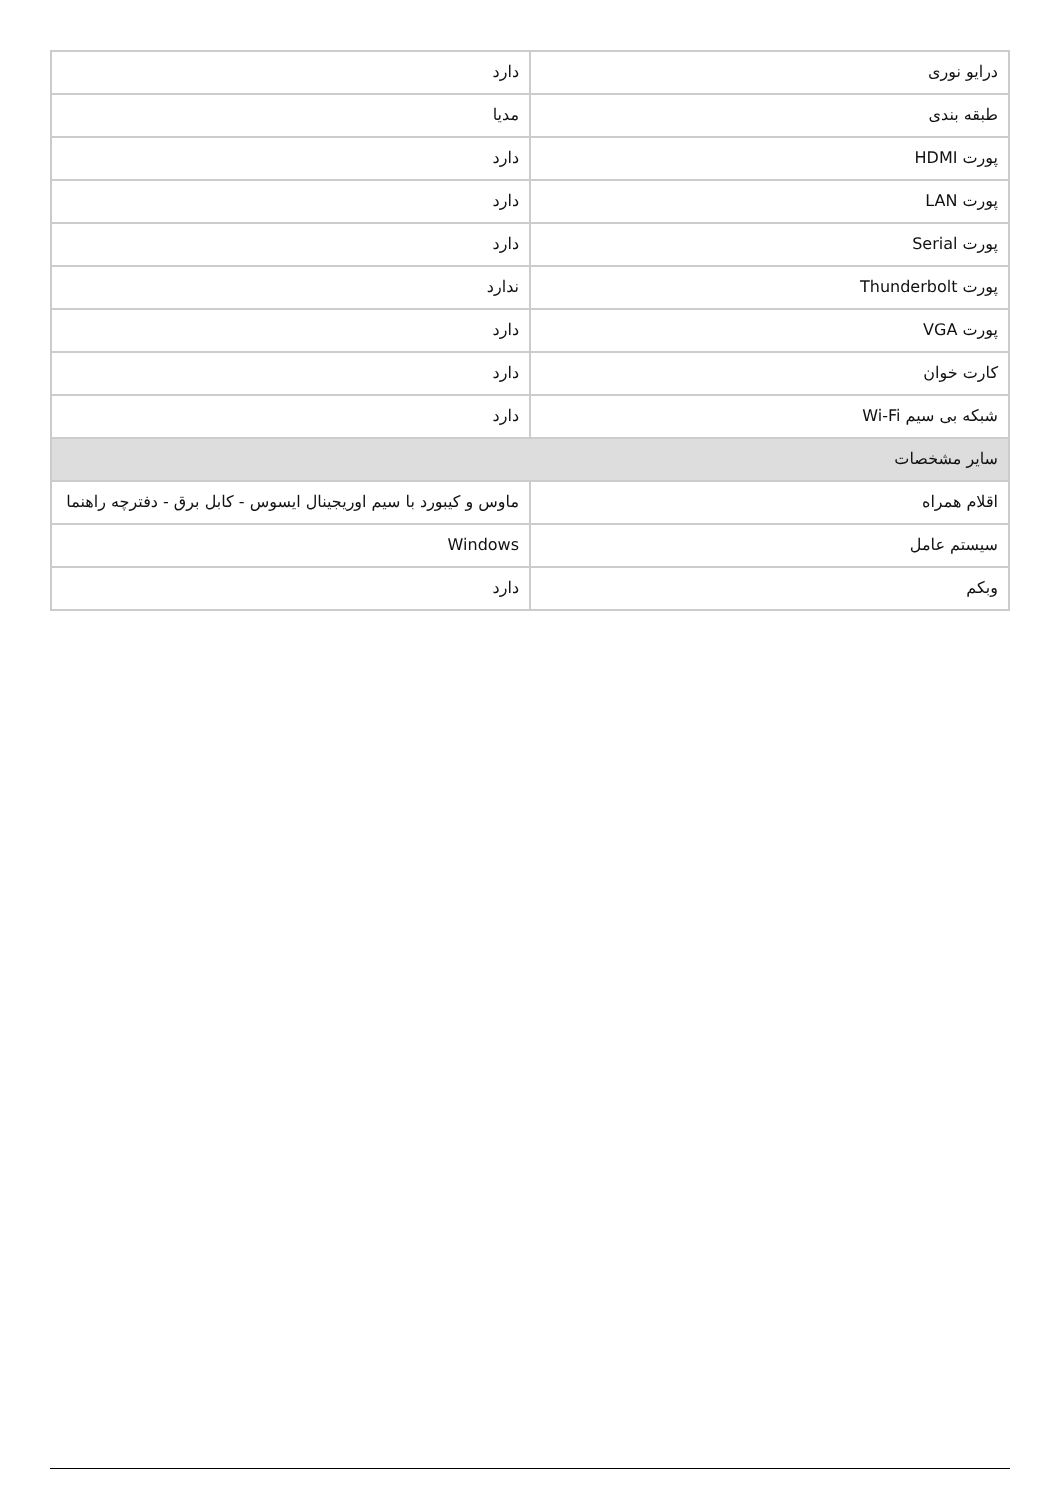| درایو نوری | دارد |
| طبقه بندی | مدیا |
| پورت HDMI | دارد |
| پورت LAN | دارد |
| پورت Serial | دارد |
| پورت Thunderbolt | ندارد |
| پورت VGA | دارد |
| کارت خوان | دارد |
| شبکه بی سیم Wi-Fi | دارد |
| سایر مشخصات | |
| اقلام همراه | ماوس و کیبورد با سیم اوریجینال ایسوس - کابل برق - دفترچه راهنما |
| سیستم عامل | Windows |
| وبکم | دارد |